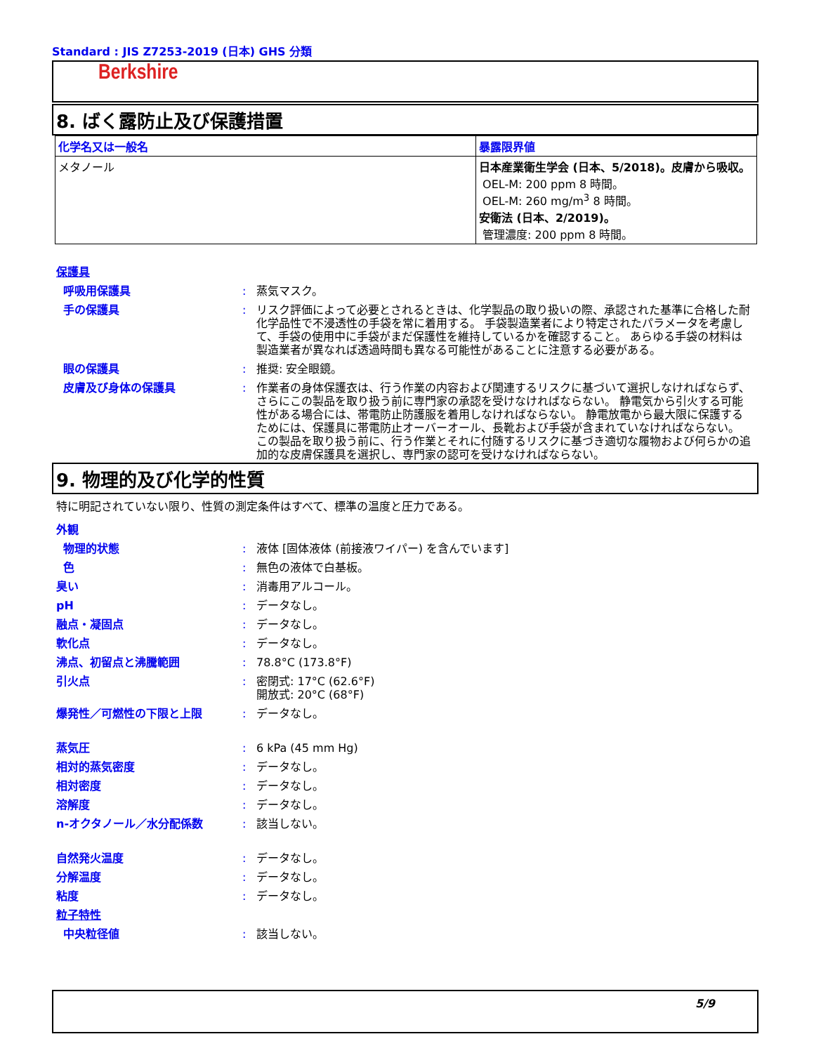Standard : JIS Z7253-2019 (日本) GHS 分類
Berkshire
8. ばく露防止及び保護措置
| 化学名又は一般名 | 暴露限界値 |
| --- | --- |
| メタノール | 日本産業衛生学会 (日本、5/2018)。皮膚から吸収。 OEL-M: 200 ppm 8 時間。 OEL-M: 260 mg/m<sup>3</sup> 8 時間。 安衛法 (日本、2/2019)。 管理濃度: 200 ppm 8 時間。 |
保護具
呼吸用保護具: 蒸気マスク。
手の保護具: リスク評価によって必要とされるときは、化学製品の取り扱いの際、承認された基準に合格した耐化学品性で不浸透性の手袋を常に着用する。 手袋製造業者により特定されたパラメータを考慮して、手袋の使用中に手袋がまだ保護性を維持しているかを確認すること。 あらゆる手袋の材料は製造業者が異なれば透過時間も異なる可能性があることに注意する必要がある。
眼の保護具: 推奨: 安全眼鏡。
皮膚及び身体の保護具: 作業者の身体保護衣は、行う作業の内容および関連するリスクに基づいて選択しなければならず、さらにこの製品を取り扱う前に専門家の承認を受けなければならない。 静電気から引火する可能性がある場合には、帯電防止防護服を着用しなければならない。 静電放電から最大限に保護するためには、保護具に帯電防止オーバーオール、長靴および手袋が含まれていなければならない。
この製品を取り扱う前に、行う作業とそれに付随するリスクに基づき適切な履物および何らかの追加的な皮膚保護具を選択し、専門家の認可を受けなければならない。
9. 物理的及び化学的性質
特に明記されていない限り、性質の測定条件はすべて、標準の温度と圧力である。
外観
物理的状態: 液体 [固体液体 (前接液ワイパー) を含んでいます]
色: 無色の液体で白基板。
臭い: 消毒用アルコール。
pH: データなし。
融点・凝固点: データなし。
軟化点: データなし。
沸点、初留点と沸騰範囲: 78.8°C (173.8°F)
引火点: 密閉式: 17°C (62.6°F)
開放式: 20°C (68°F)
爆発性／可燃性の下限と上限: データなし。
蒸気圧: 6 kPa (45 mm Hg)
相対的蒸気密度: データなし。
相対密度: データなし。
溶解度: データなし。
n-オクタノール／水分配係数: 該当しない。
自然発火温度: データなし。
分解温度: データなし。
粘度: データなし。
粒子特性
中央粒径値: 該当しない。
5/9